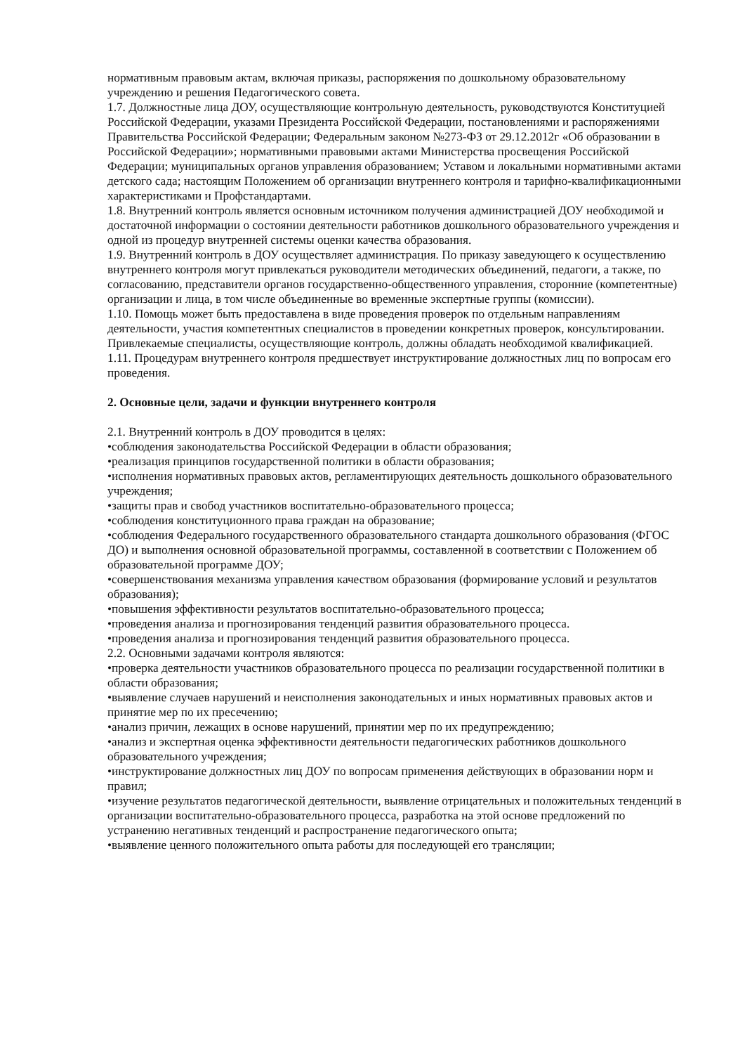нормативным правовым актам, включая приказы, распоряжения по дошкольному образовательному учреждению и решения Педагогического совета.
1.7. Должностные лица ДОУ, осуществляющие контрольную деятельность, руководствуются Конституцией Российской Федерации, указами Президента Российской Федерации, постановлениями и распоряжениями Правительства Российской Федерации; Федеральным законом №273-ФЗ от 29.12.2012г «Об образовании в Российской Федерации»; нормативными правовыми актами Министерства просвещения Российской Федерации; муниципальных органов управления образованием; Уставом и локальными нормативными актами детского сада; настоящим Положением об организации внутреннего контроля и тарифно-квалификационными характеристиками и Профстандартами.
1.8. Внутренний контроль является основным источником получения администрацией ДОУ необходимой и достаточной информации о состоянии деятельности работников дошкольного образовательного учреждения и одной из процедур внутренней системы оценки качества образования.
1.9. Внутренний контроль в ДОУ осуществляет администрация. По приказу заведующего к осуществлению внутреннего контроля могут привлекаться руководители методических объединений, педагоги, а также, по согласованию, представители органов государственно-общественного управления, сторонние (компетентные) организации и лица, в том числе объединенные во временные экспертные группы (комиссии).
1.10. Помощь может быть предоставлена в виде проведения проверок по отдельным направлениям деятельности, участия компетентных специалистов в проведении конкретных проверок, консультировании. Привлекаемые специалисты, осуществляющие контроль, должны обладать необходимой квалификацией.
1.11. Процедурам внутреннего контроля предшествует инструктирование должностных лиц по вопросам его проведения.
2. Основные цели, задачи и функции внутреннего контроля
2.1. Внутренний контроль в ДОУ проводится в целях:
•соблюдения законодательства Российской Федерации в области образования;
•реализация принципов государственной политики в области образования;
•исполнения нормативных правовых актов, регламентирующих деятельность дошкольного образовательного учреждения;
•защиты прав и свобод участников воспитательно-образовательного процесса;
•соблюдения конституционного права граждан на образование;
•соблюдения Федерального государственного образовательного стандарта дошкольного образования (ФГОС ДО) и выполнения основной образовательной программы, составленной в соответствии с Положением об образовательной программе ДОУ;
•совершенствования механизма управления качеством образования (формирование условий и результатов образования);
•повышения эффективности результатов воспитательно-образовательного процесса;
•проведения анализа и прогнозирования тенденций развития образовательного процесса.
•проведения анализа и прогнозирования тенденций развития образовательного процесса.
2.2. Основными задачами контроля являются:
•проверка деятельности участников образовательного процесса по реализации государственной политики в области образования;
•выявление случаев нарушений и неисполнения законодательных и иных нормативных правовых актов и принятие мер по их пресечению;
•анализ причин, лежащих в основе нарушений, принятии мер по их предупреждению;
•анализ и экспертная оценка эффективности деятельности педагогических работников дошкольного образовательного учреждения;
•инструктирование должностных лиц ДОУ по вопросам применения действующих в образовании норм и правил;
•изучение результатов педагогической деятельности, выявление отрицательных и положительных тенденций в организации воспитательно-образовательного процесса, разработка на этой основе предложений по устранению негативных тенденций и распространение педагогического опыта;
•выявление ценного положительного опыта работы для последующей его трансляции;